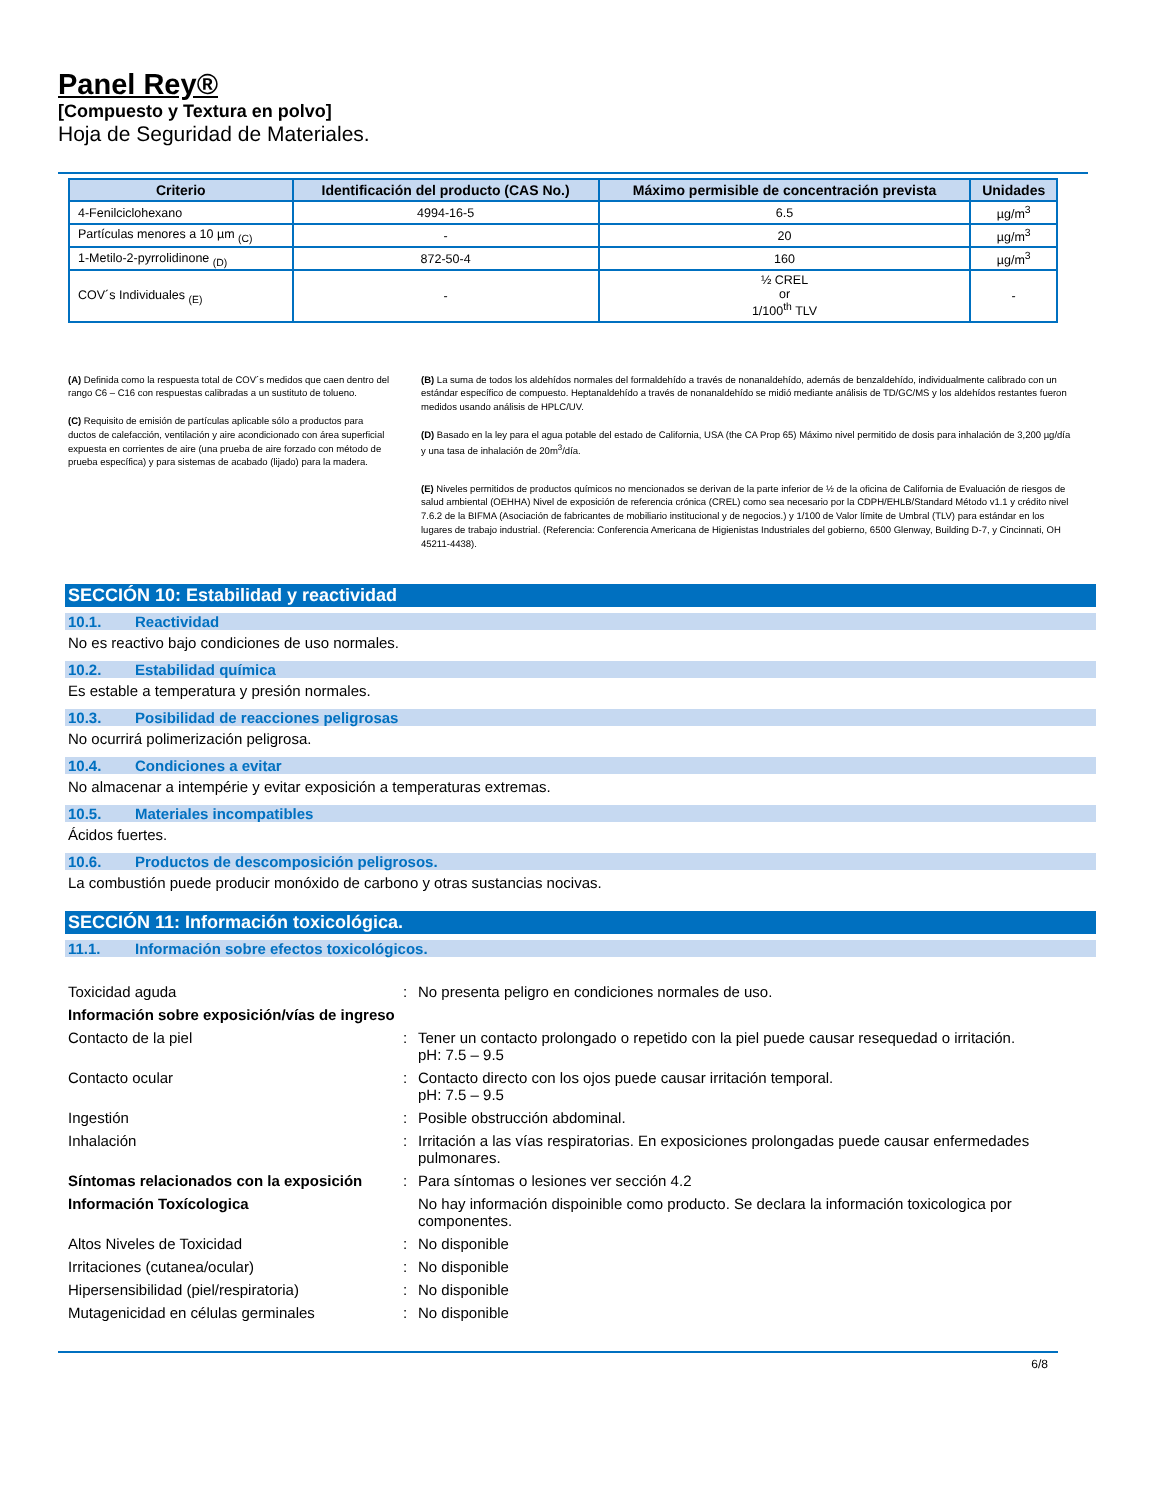Panel Rey®
[Compuesto y Textura en polvo]
Hoja de Seguridad de Materiales.
| Criterio | Identificación del producto (CAS No.) | Máximo permisible de concentración prevista | Unidades |
| --- | --- | --- | --- |
| 4-Fenilciclohexano | 4994-16-5 | 6.5 | µg/m<sup>3</sup> |
| Partículas menores a 10 µm <sub>(C)</sub> | - | 20 | µg/m<sup>3</sup> |
| 1-Metilo-2-pyrrolidinone <sub>(D)</sub> | 872-50-4 | 160 | µg/m<sup>3</sup> |
| COV´s Individuales <sub>(E)</sub> | - | ½ CREL or 1/100<sup>th</sup> TLV | - |
(A) Definida como la respuesta total de COV´s medidos que caen dentro del rango C6 – C16 con respuestas calibradas a un sustituto de tolueno.
(C) Requisito de emisión de partículas aplicable sólo a productos para ductos de calefacción, ventilación y aire acondicionado con área superficial expuesta en corrientes de aire (una prueba de aire forzado con método de prueba específica) y para sistemas de acabado (lijado) para la madera.
(B) La suma de todos los aldehídos normales del formaldehído a través de nonanaldehído, además de benzaldehído, individualmente calibrado con un estándar específico de compuesto. Heptanaldehído a través de nonanaldehído se midió mediante análisis de TD/GC/MS y los aldehídos restantes fueron medidos usando análisis de HPLC/UV.
(D) Basado en la ley para el agua potable del estado de California, USA (the CA Prop 65) Máximo nivel permitido de dosis para inhalación de 3,200 µg/día y una tasa de inhalación de 20m<sup>3</sup>/día.
(E) Niveles permitidos de productos químicos no mencionados se derivan de la parte inferior de ½ de la oficina de California de Evaluación de riesgos de salud ambiental (OEHHA) Nivel de exposición de referencia crónica (CREL) como sea necesario por la CDPH/EHLB/Standard Método v1.1 y crédito nivel 7.6.2 de la BIFMA (Asociación de fabricantes de mobiliario institucional y de negocios.) y 1/100 de Valor límite de Umbral (TLV) para estándar en los lugares de trabajo industrial. (Referencia: Conferencia Americana de Higienistas Industriales del gobierno, 6500 Glenway, Building D-7, y Cincinnati, OH 45211-4438).
SECCIÓN 10: Estabilidad y reactividad
10.1. Reactividad
No es reactivo bajo condiciones de uso normales.
10.2. Estabilidad química
Es estable a temperatura y presión normales.
10.3. Posibilidad de reacciones peligrosas
No ocurrirá polimerización peligrosa.
10.4. Condiciones a evitar
No almacenar a intempérie y evitar exposición a temperaturas extremas.
10.5. Materiales incompatibles
Ácidos fuertes.
10.6. Productos de descomposición peligrosos.
La combustión puede producir monóxido de carbono y otras sustancias nocivas.
SECCIÓN 11: Información toxicológica.
11.1. Información sobre efectos toxicológicos.
Toxicidad aguda
:
No presenta peligro en condiciones normales de uso.
Información sobre exposición/vías de ingreso
Contacto de la piel
:
Tener un contacto prolongado o repetido con la piel puede causar resequedad o irritación.
pH: 7.5 – 9.5
Contacto ocular
:
Contacto directo con los ojos puede causar irritación temporal.
pH: 7.5 – 9.5
Ingestión
:
Posible obstrucción abdominal.
Inhalación
:
Irritación a las vías respiratorias. En exposiciones prolongadas puede causar enfermedades pulmonares.
Síntomas relacionados con la exposición
:
Para síntomas o lesiones ver sección 4.2
Información Toxícologica
No hay información dispoinible como producto. Se declara la información toxicologica por componentes.
Altos Niveles de Toxicidad
:
No disponible
Irritaciones (cutanea/ocular)
:
No disponible
Hipersensibilidad (piel/respiratoria)
:
No disponible
Mutagenicidad en células germinales
:
No disponible
6/8